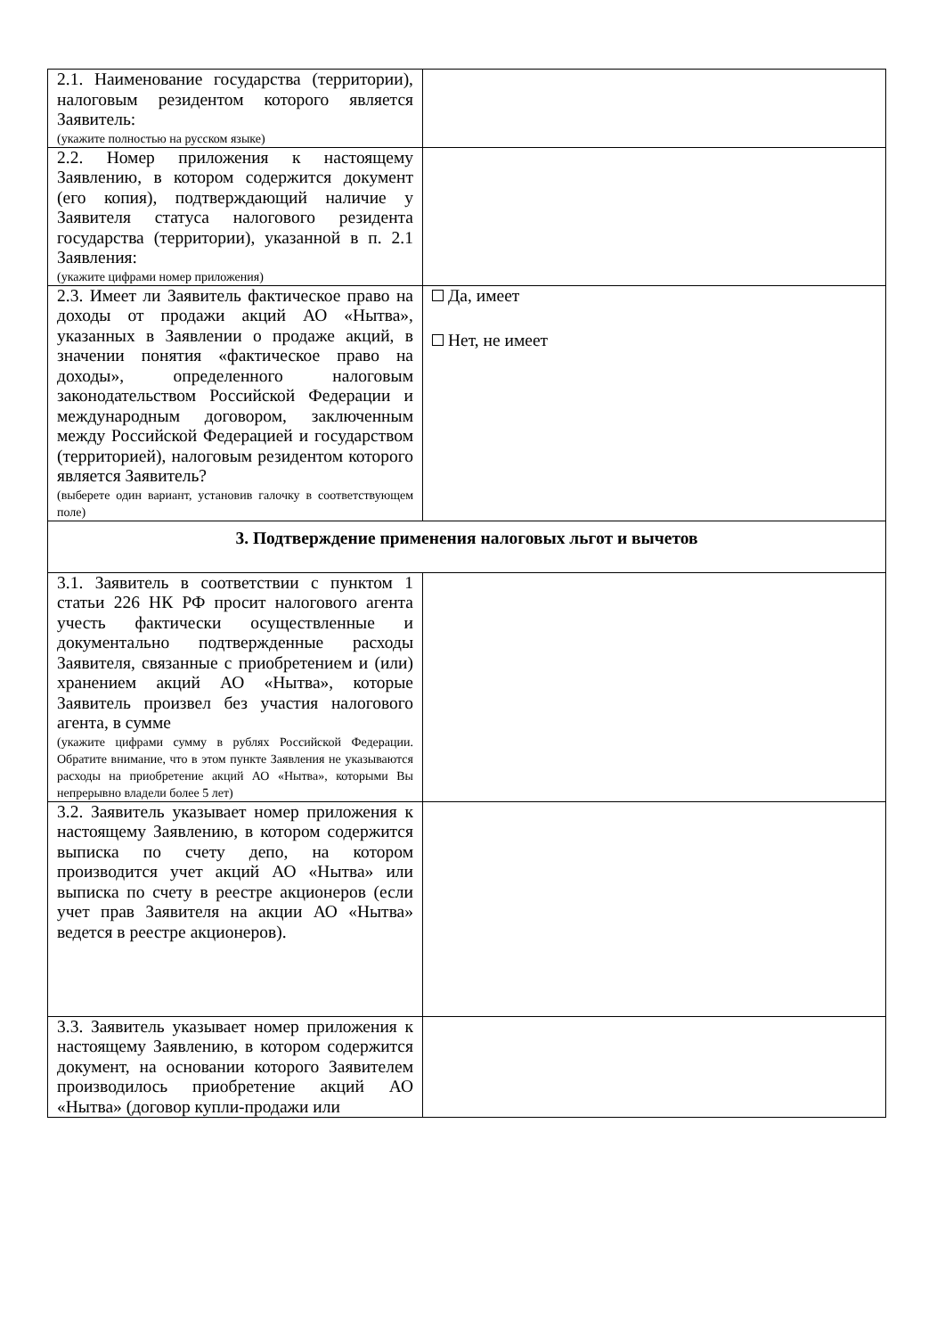| 2.1. Наименование государства (территории), налоговым резидентом которого является Заявитель: (укажите полностью на русском языке) | |
| 2.2. Номер приложения к настоящему Заявлению, в котором содержится документ (его копия), подтверждающий наличие у Заявителя статуса налогового резидента государства (территории), указанной в п. 2.1 Заявления: (укажите цифрами номер приложения) | |
| 2.3. Имеет ли Заявитель фактическое право на доходы от продажи акций АО «Нытва», указанных в Заявлении о продаже акций, в значении понятия «фактическое право на доходы», определенного налоговым законодательством Российской Федерации и международным договором, заключенным между Российской Федерацией и государством (территорией), налоговым резидентом которого является Заявитель? (выберете один вариант, установив галочку в соответствующем поле) | Да, имеет Нет, не имеет |
| 3. Подтверждение применения налоговых льгот и вычетов | |
| 3.1. Заявитель в соответствии с пунктом 1 статьи 226 НК РФ просит налогового агента учесть фактически осуществленные и документально подтвержденные расходы Заявителя, связанные с приобретением и (или) хранением акций АО «Нытва», которые Заявитель произвел без участия налогового агента, в сумме (укажите цифрами сумму в рублях Российской Федерации. Обратите внимание, что в этом пункте Заявления не указываются расходы на приобретение акций АО «Нытва», которыми Вы непрерывно владели более 5 лет) | |
| 3.2. Заявитель указывает номер приложения к настоящему Заявлению, в котором содержится выписка по счету депо, на котором производится учет акций АО «Нытва» или выписка по счету в реестре акционеров (если учет прав Заявителя на акции АО «Нытва» ведется в реестре акционеров). | |
| 3.3. Заявитель указывает номер приложения к настоящему Заявлению, в котором содержится документ, на основании которого Заявителем производилось приобретение акций АО «Нытва» (договор купли-продажи или | |